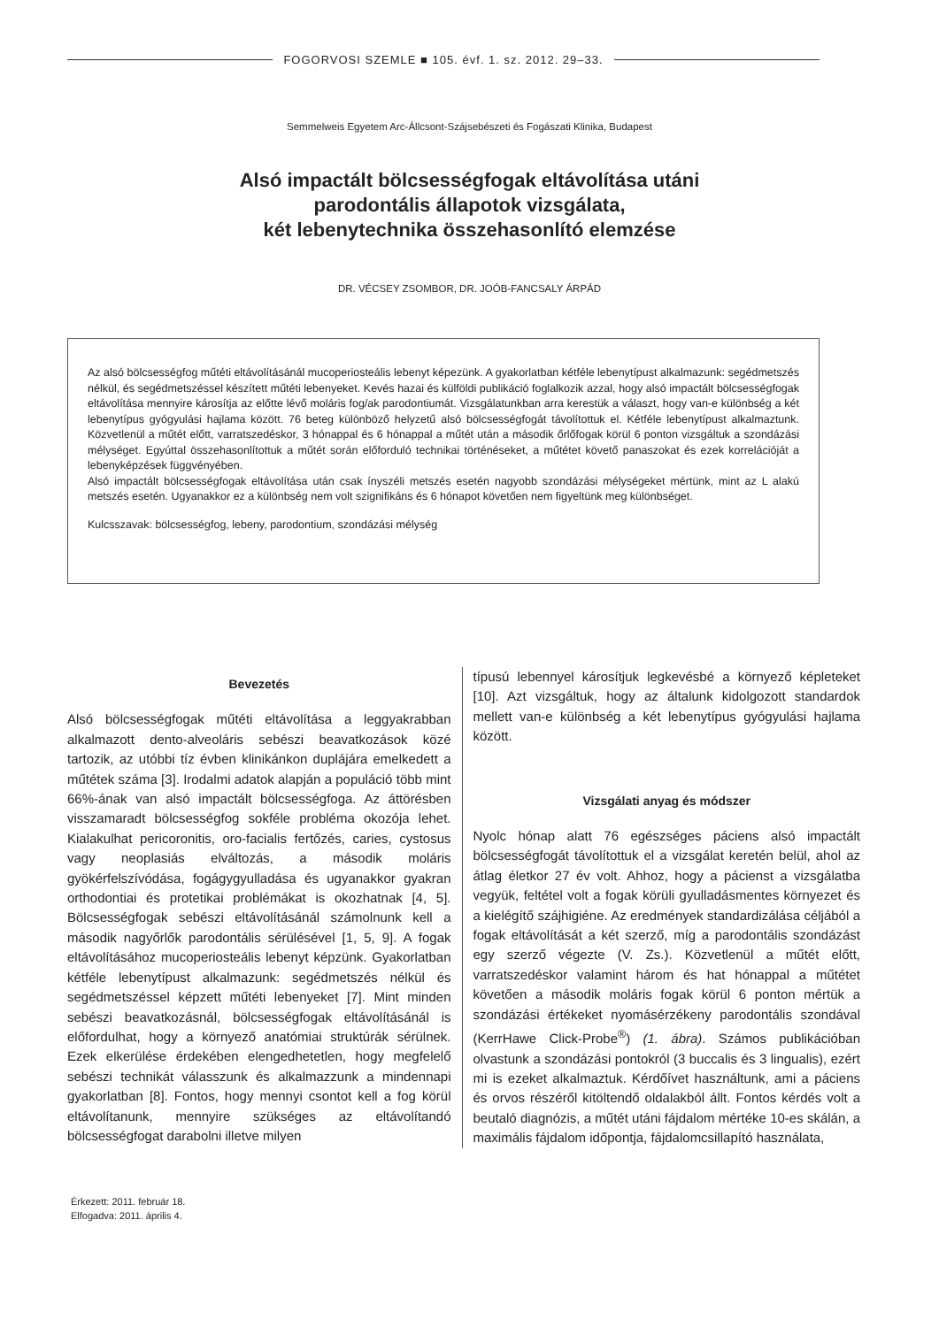FOGORVOSI SZEMLE ■ 105. évf. 1. sz. 2012. 29–33.
Semmelweis Egyetem Arc-Állcsont-Szájsebészeti és Fogászati Klinika, Budapest
Alsó impactált bölcsességfogak eltávolítása utáni
parodontális állapotok vizsgálata,
két lebenytechnika összehasonlító elemzése
DR. VÉCSEY ZSOMBOR, DR. JOÓB-FANCSALY ÁRPÁD
Az alsó bölcsességfog műtéti eltávolításánál mucoperiosteális lebenyt képezünk. A gyakorlatban kétféle lebenytípust alkalmazunk: segédmetszés nélkül, és segédmetszéssel készített műtéti lebenyeket. Kevés hazai és külföldi publikáció foglalkozik azzal, hogy alsó impactált bölcsességfogak eltávolítása mennyire károsítja az előtte lévő moláris fog/ak parodontiumát. Vizsgálatunkban arra kerestük a választ, hogy van-e különbség a két lebenytípus gyógyulási hajlama között. 76 beteg különböző helyzetű alsó bölcsességfogát távolítottuk el. Kétféle lebenytípust alkalmaztunk. Közvetlenül a műtét előtt, varratszedéskor, 3 hónappal és 6 hónappal a műtét után a második őrlőfogak körül 6 ponton vizsgáltuk a szondázási mélységet. Egyúttal összehasonlítottuk a műtét során előforduló technikai történéseket, a műtétet követő panaszokat és ezek korrelációját a lebenyképzések függvényében.
Alsó impactált bölcsességfogak eltávolítása után csak ínyszéli metszés esetén nagyobb szondázási mélységeket mértünk, mint az L alakú metszés esetén. Ugyanakkor ez a különbség nem volt szignifikáns és 6 hónapot követően nem figyeltünk meg különbséget.
Kulcsszavak: bölcsességfog, lebeny, parodontium, szondázási mélység
Bevezetés
Alsó bölcsességfogak műtéti eltávolítása a leggyakrabban alkalmazott dento-alveoláris sebészi beavatkozások közé tartozik, az utóbbi tíz évben klinikánkon duplájára emelkedett a műtétek száma [3]. Irodalmi adatok alapján a populáció több mint 66%-ának van alsó impactált bölcsességfoga. Az áttörésben visszamaradt bölcsességfog sokféle probléma okozója lehet. Kialakulhat pericoronitis, oro-facialis fertőzés, caries, cystosus vagy neoplasiás elváltozás, a második moláris gyökérfelszívódása, fogágygyulladása és ugyanakkor gyakran orthodontiai és protetikai problémákat is okozhatnak [4, 5]. Bölcsességfogak sebészi eltávolításánál számolnunk kell a második nagyőrlők parodontális sérülésével [1, 5, 9]. A fogak eltávolításához mucoperiosteális lebenyt képzünk. Gyakorlatban kétféle lebenytípust alkalmazunk: segédmetszés nélkül és segédmetszéssel képzett műtéti lebenyeket [7]. Mint minden sebészi beavatkozásnál, bölcsességfogak eltávolításánál is előfordulhat, hogy a környező anatómiai struktúrák sérülnek. Ezek elkerülése érdekében elengedhetetlen, hogy megfelelő sebészi technikát válasszunk és alkalmazzunk a mindennapi gyakorlatban [8]. Fontos, hogy mennyi csontot kell a fog körül eltávolítanunk, mennyire szükséges az eltávolítandó bölcsességfogat darabolni illetve milyen
típusú lebennyel károsítjuk legkevésbé a környező képleteket [10]. Azt vizsgáltuk, hogy az általunk kidolgozott standardok mellett van-e különbség a két lebenytípus gyógyulási hajlama között.
Vizsgálati anyag és módszer
Nyolc hónap alatt 76 egészséges páciens alsó impactált bölcsességfogát távolítottuk el a vizsgálat keretén belül, ahol az átlag életkor 27 év volt. Ahhoz, hogy a pácienst a vizsgálatba vegyük, feltétel volt a fogak körüli gyulladásmentes környezet és a kielégítő szájhigiéne. Az eredmények standardizálása céljából a fogak eltávolítását a két szerző, míg a parodontális szondázást egy szerző végezte (V. Zs.). Közvetlenül a műtét előtt, varratszedéskor valamint három és hat hónappal a műtétet követően a második moláris fogak körül 6 ponton mértük a szondázási értékeket nyomásérzékeny parodontális szondával (KerrHawe Click-Probe<sup>®</sup>) (1. ábra). Számos publikációban olvastunk a szondázási pontokról (3 buccalis és 3 lingualis), ezért mi is ezeket alkalmaztuk. Kérdőívet használtunk, ami a páciens és orvos részéről kitöltendő oldalakból állt. Fontos kérdés volt a beutaló diagnózis, a műtét utáni fájdalom mértéke 10-es skálán, a maximális fájdalom időpontja, fájdalomcsillapító használata,
Érkezett: 2011. február 18.
Elfogadva: 2011. április 4.